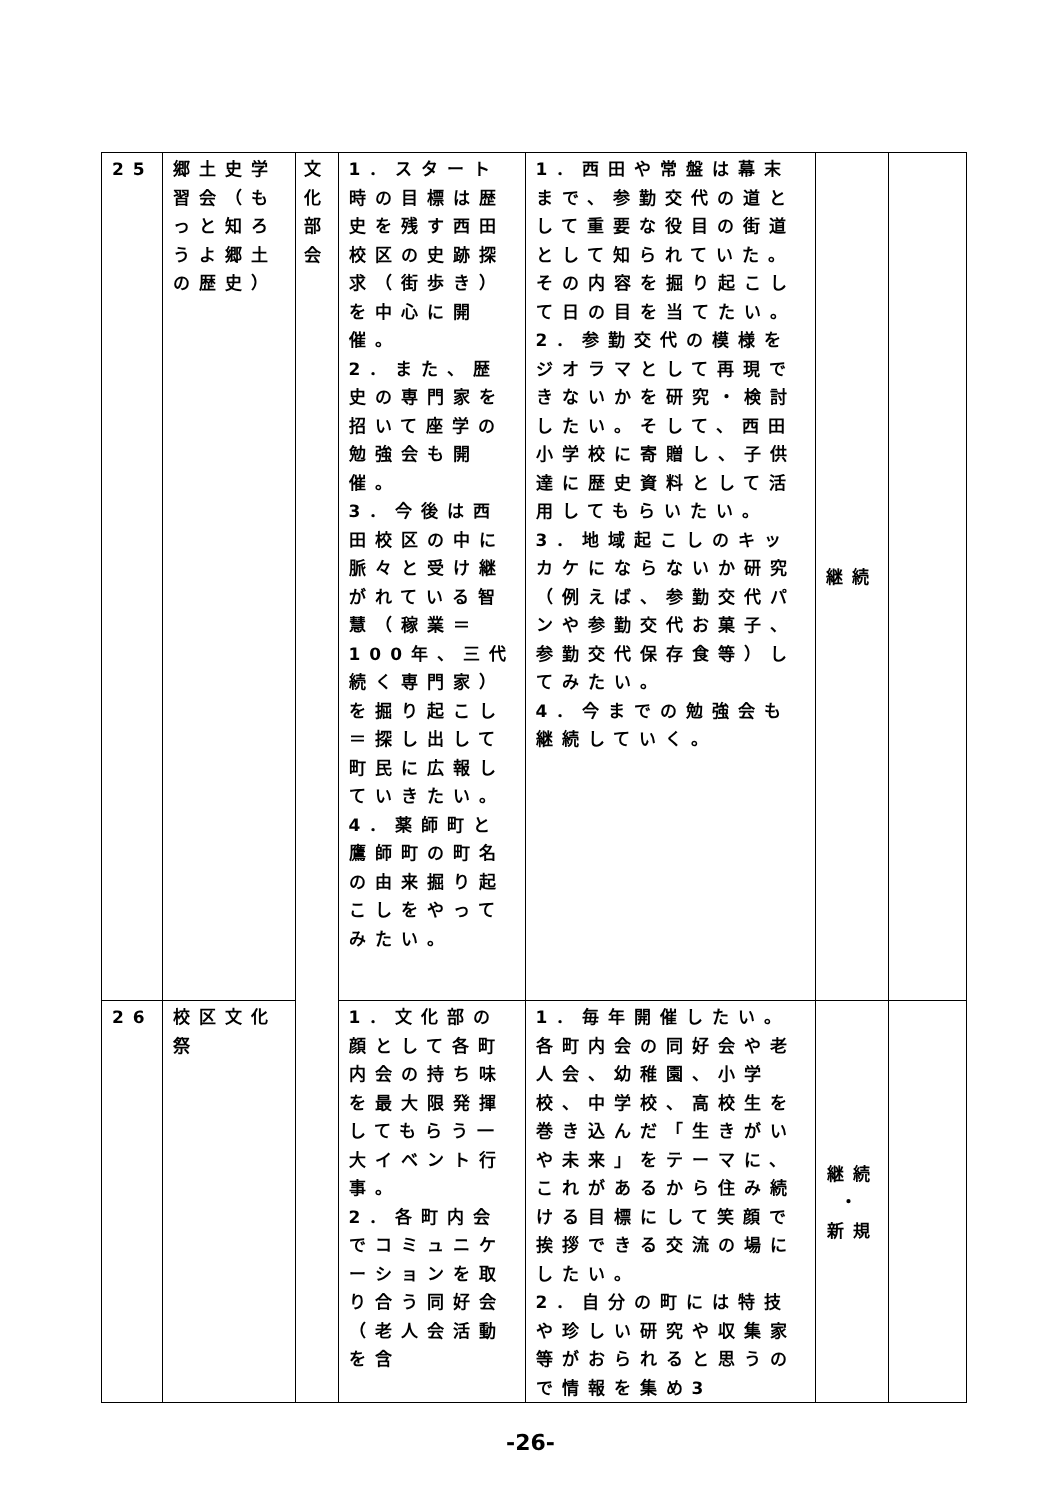| 25 | 郷土史学習会（もっと知ろうよ郷土の歴史） | 文化部会 | 1．スタート時の目標は歴史を残す西田校区の史跡探求（街歩き）を中心に開催。 2．また、歴史の専門家を招いて座学の勉強会も開催。 3．今後は西田校区の中に脈々と受け継がれている智慧（稼業＝100年、三代続く専門家）を掘り起こし＝探し出して町民に広報していきたい。 4．薬師町と鷹師町の町名の由来掘り起こしをやってみたい。 | 1．西田や常盤は幕末まで、参勤交代の道として重要な役目の街道として知られていた。その内容を掘り起こして日の目を当てたい。 2．参勤交代の模様をジオラマとして再現できないかを研究・検討したい。そして、西田小学校に寄贈し、子供達に歴史資料として活用してもらいたい。 3．地域起こしのキッカケにならないか研究（例えば、参勤交代パンや参勤交代お菓子、参勤交代保存食等）してみたい。 4．今までの勉強会も継続していく。 | 継続 | |
| 26 | 校区文化祭 | | 1．文化部の顔として各町内会の持ち味を最大限発揮してもらう一大イベント行事。 2．各町内会でコミュニケーションを取り合う同好会（老人会活動を含 | 1．毎年開催したい。各町内会の同好会や老人会、幼稚園、小学校、中学校、高校生を巻き込んだ「生きがいや未来」をテーマに、これがあるから住み続ける目標にして笑顔で挨拶できる交流の場にしたい。 2．自分の町には特技や珍しい研究や収集家等がおられると思うので情報を集め3 | 継続 ・ 新規 | |
-26-